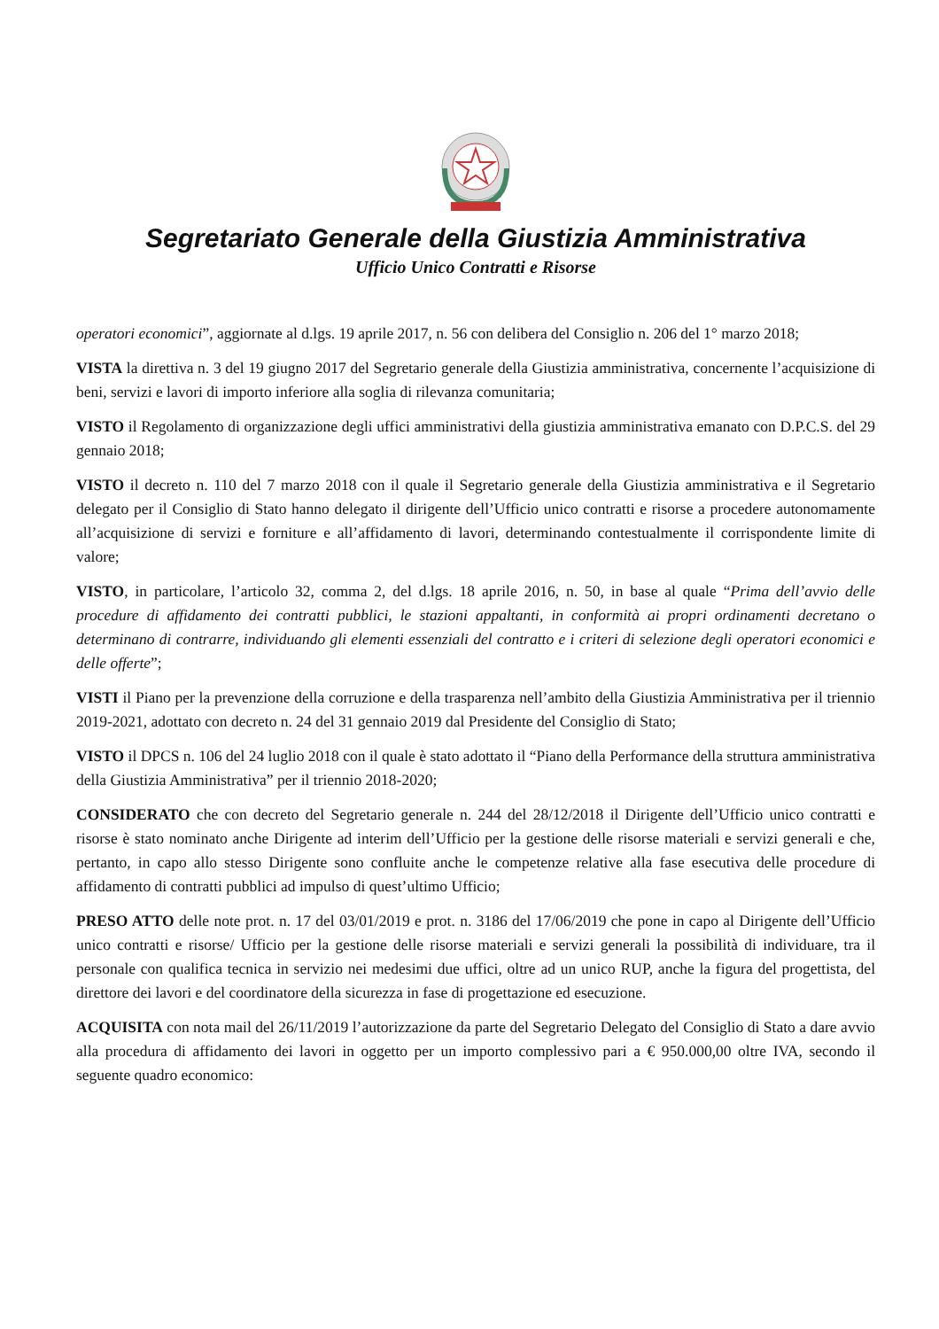Segretariato Generale della Giustizia Amministrativa
Ufficio Unico Contratti e Risorse
operatori economici”, aggiornate al d.lgs. 19 aprile 2017, n. 56 con delibera del Consiglio n. 206 del 1° marzo 2018;
VISTA la direttiva n. 3 del 19 giugno 2017 del Segretario generale della Giustizia amministrativa, concernente l’acquisizione di beni, servizi e lavori di importo inferiore alla soglia di rilevanza comunitaria;
VISTO il Regolamento di organizzazione degli uffici amministrativi della giustizia amministrativa emanato con D.P.C.S. del 29 gennaio 2018;
VISTO il decreto n. 110 del 7 marzo 2018 con il quale il Segretario generale della Giustizia amministrativa e il Segretario delegato per il Consiglio di Stato hanno delegato il dirigente dell’Ufficio unico contratti e risorse a procedere autonomamente all’acquisizione di servizi e forniture e all’affidamento di lavori, determinando contestualmente il corrispondente limite di valore;
VISTO, in particolare, l’articolo 32, comma 2, del d.lgs. 18 aprile 2016, n. 50, in base al quale “Prima dell’avvio delle procedure di affidamento dei contratti pubblici, le stazioni appaltanti, in conformità ai propri ordinamenti decretano o determinano di contrarre, individuando gli elementi essenziali del contratto e i criteri di selezione degli operatori economici e delle offerte”;
VISTI il Piano per la prevenzione della corruzione e della trasparenza nell’ambito della Giustizia Amministrativa per il triennio 2019-2021, adottato con decreto n. 24 del 31 gennaio 2019 dal Presidente del Consiglio di Stato;
VISTO il DPCS n. 106 del 24 luglio 2018 con il quale è stato adottato il “Piano della Performance della struttura amministrativa della Giustizia Amministrativa” per il triennio 2018-2020;
CONSIDERATO che con decreto del Segretario generale n. 244 del 28/12/2018 il Dirigente dell’Ufficio unico contratti e risorse è stato nominato anche Dirigente ad interim dell’Ufficio per la gestione delle risorse materiali e servizi generali e che, pertanto, in capo allo stesso Dirigente sono confluite anche le competenze relative alla fase esecutiva delle procedure di affidamento di contratti pubblici ad impulso di quest’ultimo Ufficio;
PRESO ATTO delle note prot. n. 17 del 03/01/2019 e prot. n. 3186 del 17/06/2019 che pone in capo al Dirigente dell’Ufficio unico contratti e risorse/ Ufficio per la gestione delle risorse materiali e servizi generali la possibilità di individuare, tra il personale con qualifica tecnica in servizio nei medesimi due uffici, oltre ad un unico RUP, anche la figura del progettista, del direttore dei lavori e del coordinatore della sicurezza in fase di progettazione ed esecuzione.
ACQUISITA con nota mail del 26/11/2019 l’autorizzazione da parte del Segretario Delegato del Consiglio di Stato a dare avvio alla procedura di affidamento dei lavori in oggetto per un importo complessivo pari a € 950.000,00 oltre IVA, secondo il seguente quadro economico: